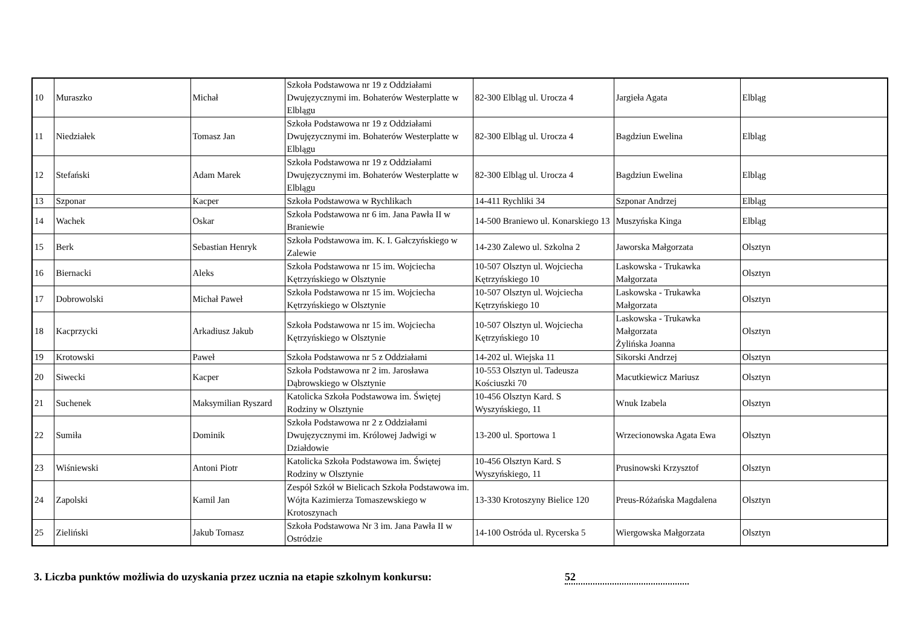| 10 | Muraszko | Michał | Szkoła Podstawowa nr 19 z Oddziałami Dwujęzycznymi im. Bohaterów Westerplatte w Elblągu | 82-300 Elbląg ul. Urocza 4 | Jargieła Agata | Elbląg |
| 11 | Niedziałek | Tomasz Jan | Szkoła Podstawowa nr 19 z Oddziałami Dwujęzycznymi im. Bohaterów Westerplatte w Elblągu | 82-300 Elbląg ul. Urocza 4 | Bagdziun Ewelina | Elbląg |
| 12 | Stefański | Adam Marek | Szkoła Podstawowa nr 19 z Oddziałami Dwujęzycznymi im. Bohaterów Westerplatte w Elblągu | 82-300 Elbląg ul. Urocza 4 | Bagdziun Ewelina | Elbląg |
| 13 | Szponar | Kacper | Szkoła Podstawowa w Rychlikach | 14-411 Rychliki 34 | Szponar Andrzej | Elbląg |
| 14 | Wachek | Oskar | Szkoła Podstawowa nr 6 im. Jana Pawła II w Braniewie | 14-500 Braniewo ul. Konarskiego 13 | Muszyńska Kinga | Elbląg |
| 15 | Berk | Sebastian Henryk | Szkoła Podstawowa im. K. I. Gałczyńskiego w Zalewie | 14-230 Zalewo ul. Szkolna 2 | Jaworska Małgorzata | Olsztyn |
| 16 | Biernacki | Aleks | Szkoła Podstawowa nr 15 im. Wojciecha Kętrzyńskiego w Olsztynie | 10-507 Olsztyn ul. Wojciecha Kętrzyńskiego 10 | Laskowska - Trukawka Małgorzata | Olsztyn |
| 17 | Dobrowolski | Michał Paweł | Szkoła Podstawowa nr 15 im. Wojciecha Kętrzyńskiego w Olsztynie | 10-507 Olsztyn ul. Wojciecha Kętrzyńskiego 10 | Laskowska - Trukawka Małgorzata | Olsztyn |
| 18 | Kacprzycki | Arkadiusz Jakub | Szkoła Podstawowa nr 15 im. Wojciecha Kętrzyńskiego w Olsztynie | 10-507 Olsztyn ul. Wojciecha Kętrzyńskiego 10 | Laskowska - Trukawka Małgorzata Żylińska Joanna | Olsztyn |
| 19 | Krotowski | Paweł | Szkoła Podstawowa nr 5 z Oddziałami | 14-202 ul. Wiejska 11 | Sikorski Andrzej | Olsztyn |
| 20 | Siwecki | Kacper | Szkoła Podstawowa nr 2 im. Jarosława Dąbrowskiego w Olsztynie | 10-553 Olsztyn ul. Tadeusza Kościuszki 70 | Macutkiewicz Mariusz | Olsztyn |
| 21 | Suchenek | Maksymilian Ryszard | Katolicka Szkoła Podstawowa im. Świętej Rodziny w Olsztynie | 10-456 Olsztyn Kard. S Wyszyńskiego, 11 | Wnuk Izabela | Olsztyn |
| 22 | Sumiła | Dominik | Szkoła Podstawowa nr 2 z Oddziałami Dwujęzycznymi im. Królowej Jadwigi w Działdowie | 13-200 ul. Sportowa 1 | Wrzecionowska Agata Ewa | Olsztyn |
| 23 | Wiśniewski | Antoni Piotr | Katolicka Szkoła Podstawowa im. Świętej Rodziny w Olsztynie | 10-456 Olsztyn Kard. S Wyszyńskiego, 11 | Prusinowski Krzysztof | Olsztyn |
| 24 | Zapolski | Kamil Jan | Zespół Szkół w Bielicach Szkoła Podstawowa im. Wójta Kazimierza Tomaszewskiego w Krotoszynach | 13-330 Krotoszyny Bielice 120 | Preus-Różańska Magdalena | Olsztyn |
| 25 | Zieliński | Jakub Tomasz | Szkoła Podstawowa Nr 3 im. Jana Pawła II w Ostródzie | 14-100 Ostróda ul. Rycerska 5 | Wiergowska Małgorzata | Olsztyn |
3. Liczba punktów możliwia do uzyskania przez ucznia na etapie szkolnym konkursu: 52